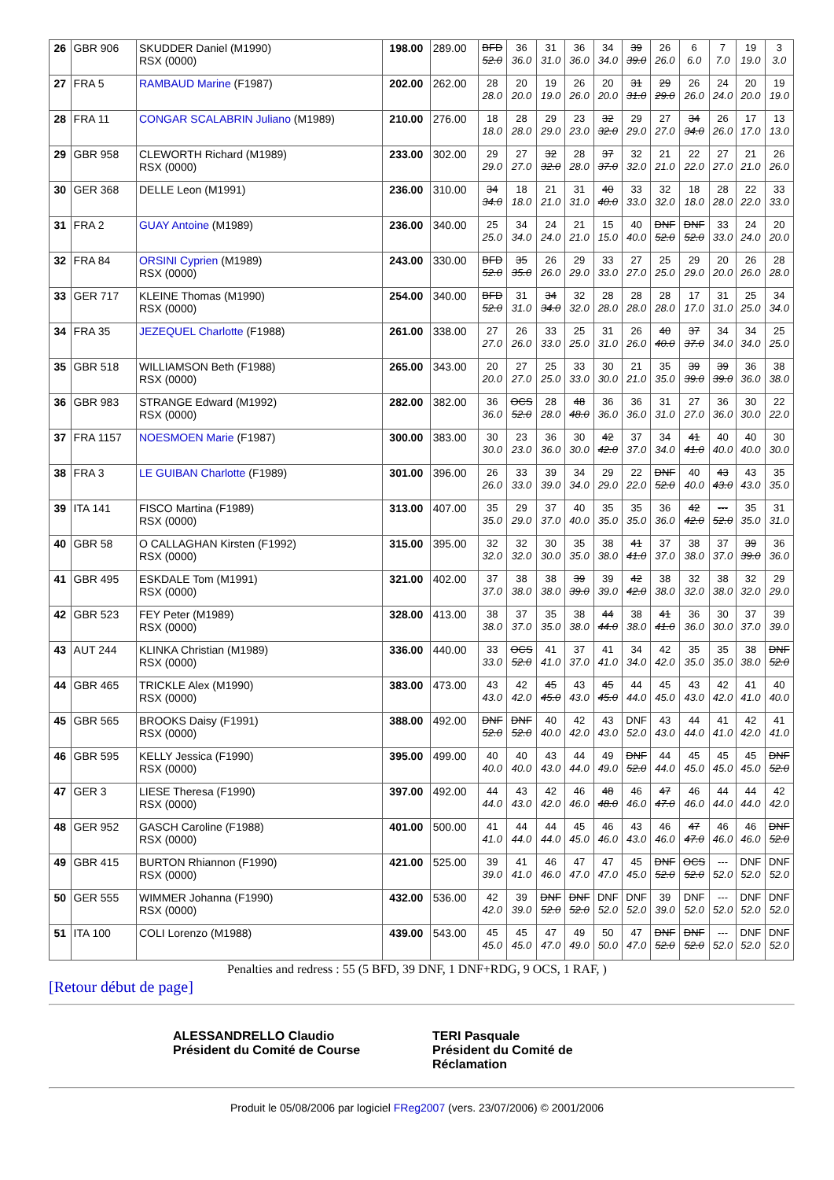| 26 | GBR 906 | SKUDDER Daniel (M1990) RSX (0000) | 198.00 | 289.00 | BFD 52.0 | 36 36.0 | 31 31.0 | 36 36.0 | 34 34.0 | 39 39.0 | 26 26.0 | 6 6.0 | 7 7.0 | 19 19.0 | 3 3.0 |
| 27 | FRA 5 | RAMBAUD Marine (F1987) | 202.00 | 262.00 | 28 28.0 | 20 20.0 | 19 19.0 | 26 26.0 | 20 20.0 | 31 31.0 | 29 29.0 | 26 26.0 | 24 24.0 | 20 20.0 | 19 19.0 |
| 28 | FRA 11 | CONGAR SCALABRIN Juliano (M1989) | 210.00 | 276.00 | 18 18.0 | 28 28.0 | 29 29.0 | 23 23.0 | 32 32.0 | 29 29.0 | 27 27.0 | 34 34.0 | 26 26.0 | 17 17.0 | 13 13.0 |
| 29 | GBR 958 | CLEWORTH Richard (M1989) RSX (0000) | 233.00 | 302.00 | 29 29.0 | 27 27.0 | 32 32.0 | 28 28.0 | 37 37.0 | 32 32.0 | 21 21.0 | 22 22.0 | 27 27.0 | 21 21.0 | 26 26.0 |
| 30 | GER 368 | DELLE Leon (M1991) | 236.00 | 310.00 | 34 34.0 | 18 18.0 | 21 21.0 | 31 31.0 | 40 40.0 | 33 33.0 | 32 32.0 | 18 18.0 | 28 28.0 | 22 22.0 | 33 33.0 |
| 31 | FRA 2 | GUAY Antoine (M1989) | 236.00 | 340.00 | 25 25.0 | 34 34.0 | 24 24.0 | 21 21.0 | 15 15.0 | 40 40.0 | DNF 52.0 | DNF 52.0 | 33 33.0 | 24 24.0 | 20 20.0 |
| 32 | FRA 84 | ORSINI Cyprien (M1989) RSX (0000) | 243.00 | 330.00 | BFD 52.0 | 35 35.0 | 26 26.0 | 29 29.0 | 33 33.0 | 27 27.0 | 25 25.0 | 29 29.0 | 20 20.0 | 26 26.0 | 28 28.0 |
| 33 | GER 717 | KLEINE Thomas (M1990) RSX (0000) | 254.00 | 340.00 | BFD 52.0 | 31 31.0 | 34 34.0 | 32 32.0 | 28 28.0 | 28 28.0 | 28 28.0 | 17 17.0 | 31 31.0 | 25 25.0 | 34 34.0 |
| 34 | FRA 35 | JEZEQUEL Charlotte (F1988) | 261.00 | 338.00 | 27 27.0 | 26 26.0 | 33 33.0 | 25 25.0 | 31 31.0 | 26 26.0 | 40 40.0 | 37 37.0 | 34 34.0 | 34 34.0 | 25 25.0 |
| 35 | GBR 518 | WILLIAMSON Beth (F1988) RSX (0000) | 265.00 | 343.00 | 20 20.0 | 27 27.0 | 25 25.0 | 33 33.0 | 30 30.0 | 21 21.0 | 35 35.0 | 39 39.0 | 39 39.0 | 36 36.0 | 38 38.0 |
| 36 | GBR 983 | STRANGE Edward (M1992) RSX (0000) | 282.00 | 382.00 | 36 36.0 | OCS 52.0 | 28 28.0 | 48 48.0 | 36 36.0 | 36 36.0 | 31 31.0 | 27 27.0 | 36 36.0 | 30 30.0 | 22 22.0 |
| 37 | FRA 1157 | NOESMOEN Marie (F1987) | 300.00 | 383.00 | 30 30.0 | 23 23.0 | 36 36.0 | 30 30.0 | 42 42.0 | 37 37.0 | 34 34.0 | 41 41.0 | 40 40.0 | 40 40.0 | 30 30.0 |
| 38 | FRA 3 | LE GUIBAN Charlotte (F1989) | 301.00 | 396.00 | 26 26.0 | 33 33.0 | 39 39.0 | 34 34.0 | 29 29.0 | 22 22.0 | DNF 52.0 | 40 40.0 | 43 43.0 | 43 43.0 | 35 35.0 |
| 39 | ITA 141 | FISCO Martina (F1989) RSX (0000) | 313.00 | 407.00 | 35 35.0 | 29 29.0 | 37 37.0 | 40 40.0 | 35 35.0 | 35 35.0 | 36 36.0 | 42 42.0 | --- 52.0 | 35 35.0 | 31 31.0 |
| 40 | GBR 58 | O CALLAGHAN Kirsten (F1992) RSX (0000) | 315.00 | 395.00 | 32 32.0 | 32 32.0 | 30 30.0 | 35 35.0 | 38 38.0 | 41 41.0 | 37 37.0 | 38 38.0 | 37 37.0 | 39 39.0 | 36 36.0 |
| 41 | GBR 495 | ESKDALE Tom (M1991) RSX (0000) | 321.00 | 402.00 | 37 37.0 | 38 38.0 | 38 38.0 | 39 39.0 | 39 39.0 | 42 42.0 | 38 38.0 | 32 32.0 | 38 38.0 | 32 32.0 | 29 29.0 |
| 42 | GBR 523 | FEY Peter (M1989) RSX (0000) | 328.00 | 413.00 | 38 38.0 | 37 37.0 | 35 35.0 | 38 38.0 | 44 44.0 | 38 38.0 | 41 41.0 | 36 36.0 | 30 30.0 | 37 37.0 | 39 39.0 |
| 43 | AUT 244 | KLINKA Christian (M1989) RSX (0000) | 336.00 | 440.00 | 33 33.0 | OCS 52.0 | 41 41.0 | 37 37.0 | 41 41.0 | 34 34.0 | 42 42.0 | 35 35.0 | 35 35.0 | 38 38.0 | DNF 52.0 |
| 44 | GBR 465 | TRICKLE Alex (M1990) RSX (0000) | 383.00 | 473.00 | 43 43.0 | 42 42.0 | 45 45.0 | 43 43.0 | 45 45.0 | 44 44.0 | 45 45.0 | 43 43.0 | 42 42.0 | 41 41.0 | 40 40.0 |
| 45 | GBR 565 | BROOKS Daisy (F1991) RSX (0000) | 388.00 | 492.00 | DNF 52.0 | DNF 52.0 | 40 40.0 | 42 42.0 | 43 43.0 | DNF 52.0 | 43 43.0 | 44 44.0 | 41 41.0 | 42 42.0 | 41 41.0 |
| 46 | GBR 595 | KELLY Jessica (F1990) RSX (0000) | 395.00 | 499.00 | 40 40.0 | 40 40.0 | 43 43.0 | 44 44.0 | 49 49.0 | DNF 52.0 | 44 44.0 | 45 45.0 | 45 45.0 | 45 45.0 | DNF 52.0 |
| 47 | GER 3 | LIESE Theresa (F1990) RSX (0000) | 397.00 | 492.00 | 44 44.0 | 43 43.0 | 42 42.0 | 46 46.0 | 48 48.0 | 46 46.0 | 47 47.0 | 46 46.0 | 44 44.0 | 44 44.0 | 42 42.0 |
| 48 | GER 952 | GASCH Caroline (F1988) RSX (0000) | 401.00 | 500.00 | 41 41.0 | 44 44.0 | 44 44.0 | 45 45.0 | 46 46.0 | 43 43.0 | 46 46.0 | 47 47.0 | 46 46.0 | 46 46.0 | DNF 52.0 |
| 49 | GBR 415 | BURTON Rhiannon (F1990) RSX (0000) | 421.00 | 525.00 | 39 39.0 | 41 41.0 | 46 46.0 | 47 47.0 | 47 47.0 | 45 45.0 | DNF 52.0 | OCS 52.0 | --- 52.0 | DNF 52.0 | DNF 52.0 |
| 50 | GER 555 | WIMMER Johanna (F1990) RSX (0000) | 432.00 | 536.00 | 42 42.0 | 39 39.0 | DNF 52.0 | DNF 52.0 | DNF 52.0 | DNF 52.0 | 39 39.0 | DNF 52.0 | --- 52.0 | DNF 52.0 | DNF 52.0 |
| 51 | ITA 100 | COLI Lorenzo (M1988) | 439.00 | 543.00 | 45 45.0 | 45 45.0 | 47 47.0 | 49 49.0 | 50 50.0 | 47 47.0 | DNF 52.0 | DNF 52.0 | --- 52.0 | DNF 52.0 | DNF 52.0 |
Penalties and redress : 55 (5 BFD, 39 DNF, 1 DNF+RDG, 9 OCS, 1 RAF, )
[Retour début de page]
ALESSANDRELLO Claudio
Président du Comité de Course
TERI Pasquale
Président du Comité de
Réclamation
Produit le 05/08/2006 par logiciel FReg2007 (vers. 23/07/2006) © 2001/2006